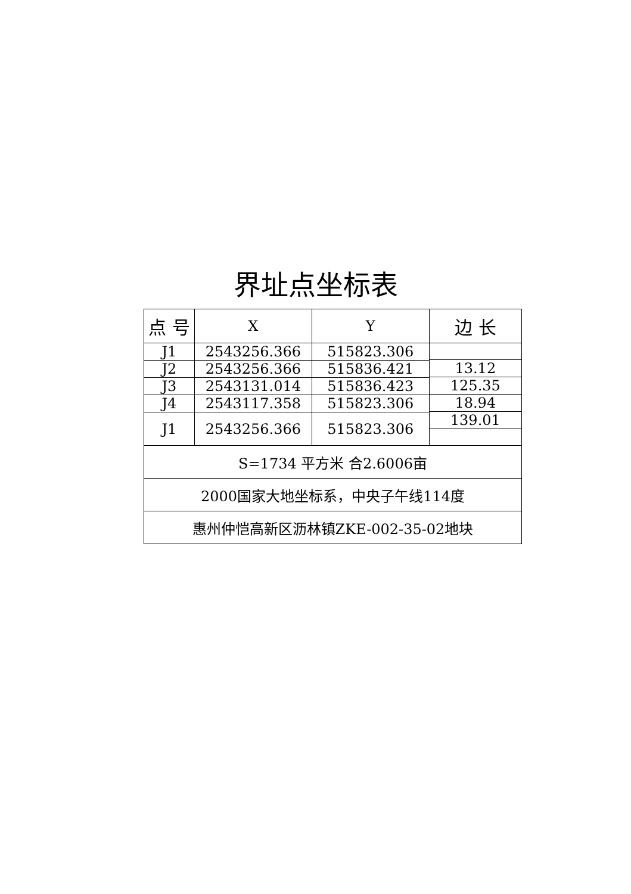界址点坐标表
| 点 号 | X | Y | 边 长 |
| --- | --- | --- | --- |
| J1 | 2543256.366 | 515823.306 | |
| | | | 13.12 |
| J2 | 2543256.366 | 515836.421 | |
| | | | 125.35 |
| J3 | 2543131.014 | 515836.423 | |
| | | | 18.94 |
| J4 | 2543117.358 | 515823.306 | |
| | | | 139.01 |
| J1 | 2543256.366 | 515823.306 | |
| S=1734 平方米 合2.6006亩 | | | |
| 2000国家大地坐标系，中央子午线114度 | | | |
| 惠州仲恺高新区沥林镇ZKE-002-35-02地块 | | | |